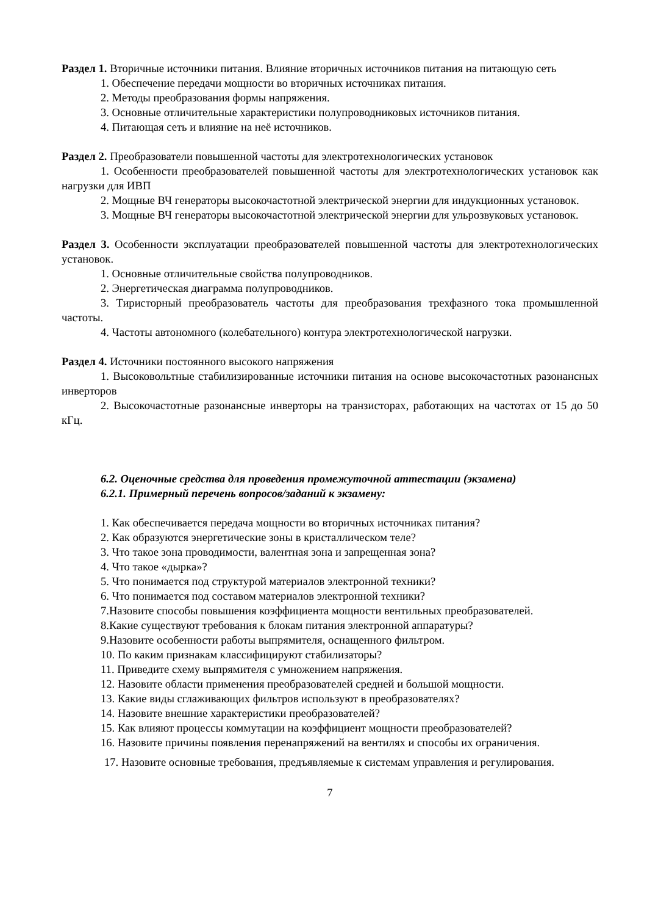Раздел 1. Вторичные источники питания. Влияние вторичных источников питания на питающую сеть
1. Обеспечение передачи мощности во вторичных источниках питания.
2. Методы преобразования формы напряжения.
3. Основные отличительные характеристики полупроводниковых источников питания.
4. Питающая сеть и влияние на неё источников.
Раздел 2. Преобразователи повышенной частоты для электротехнологических установок
1. Особенности преобразователей повышенной частоты для электротехнологических установок как нагрузки для ИВП
2. Мощные ВЧ генераторы высокочастотной электрической энергии для индукционных установок.
3. Мощные ВЧ генераторы высокочастотной электрической энергии для ульрозвуковых установок.
Раздел 3. Особенности эксплуатации преобразователей повышенной частоты для электротехнологических установок.
1. Основные отличительные свойства полупроводников.
2. Энергетическая диаграмма полупроводников.
3. Тиристорный преобразователь частоты для преобразования трехфазного тока промышленной частоты.
4. Частоты автономного (колебательного) контура электротехнологической нагрузки.
Раздел 4. Источники постоянного высокого напряжения
1. Высоковольтные стабилизированные источники питания на основе высокочастотных разонансных инверторов
2. Высокочастотные разонансные инверторы на транзисторах, работающих на частотах от 15 до 50 кГц.
6.2. Оценочные средства для проведения промежуточной аттестации (экзамена)
6.2.1. Примерный перечень вопросов/заданий к экзамену:
1. Как обеспечивается передача мощности во вторичных источниках питания?
2. Как образуются энергетические зоны в кристаллическом теле?
3. Что такое зона проводимости, валентная зона и запрещенная зона?
4. Что такое «дырка»?
5. Что понимается под структурой материалов электронной техники?
6. Что понимается под составом материалов электронной техники?
7.Назовите способы повышения коэффициента мощности вентильных преобразователей.
8.Какие существуют требования к блокам питания электронной аппаратуры?
9.Назовите особенности работы выпрямителя, оснащенного фильтром.
10. По каким признакам классифицируют стабилизаторы?
11. Приведите схему выпрямителя с умножением напряжения.
12. Назовите области применения преобразователей средней и большой мощности.
13. Какие виды сглаживающих фильтров используют в преобразователях?
14. Назовите внешние характеристики преобразователей?
15. Как влияют процессы коммутации на коэффициент мощности преобразователей?
16. Назовите причины появления перенапряжений на вентилях и способы их ограничения.
17. Назовите основные требования, предъявляемые к системам управления и регулирования.
7